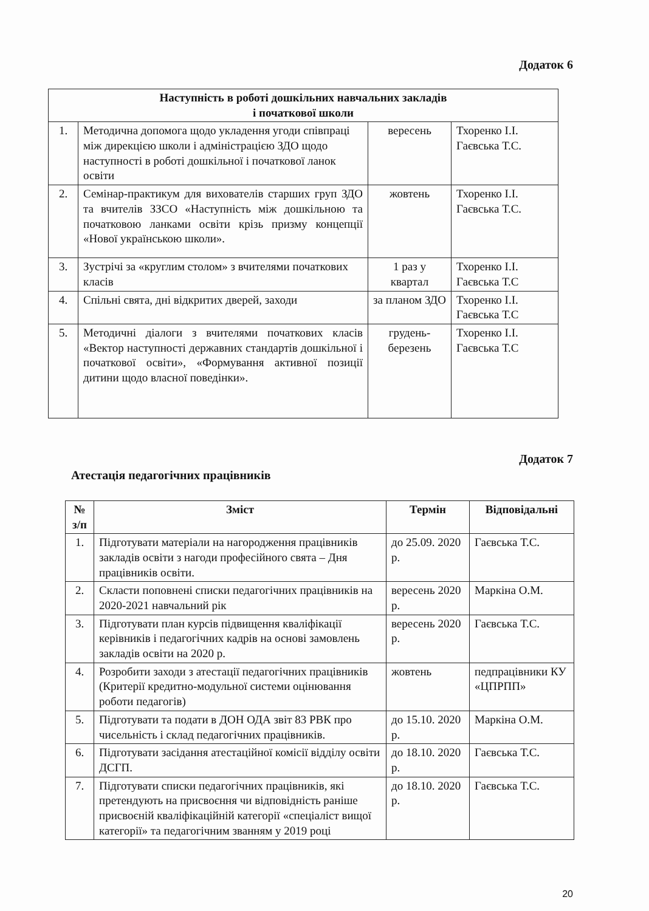Додаток 6
| Наступність в роботі дошкільних навчальних закладів і початкової школи | | | |
| --- | --- | --- | --- |
| 1. | Методична допомога щодо укладення угоди співпраці між дирекцією школи і адміністрацією ЗДО щодо наступності в роботі дошкільної і початкової ланок освіти | вересень | Тхоренко І.І. Гаєвська Т.С. |
| 2. | Семінар-практикум для вихователів старших груп ЗДО та вчителів ЗЗСО «Наступність між дошкільною та початковою ланками освіти крізь призму концепції «Нової українською школи». | жовтень | Тхоренко І.І. Гаєвська Т.С. |
| 3. | Зустрічі за «круглим столом» з вчителями початкових класів | 1 раз у квартал | Тхоренко І.І. Гаєвська Т.С |
| 4. | Спільні свята, дні відкритих дверей, заходи | за планом ЗДО | Тхоренко І.І. Гаєвська Т.С |
| 5. | Методичні діалоги з вчителями початкових класів «Вектор наступності державних стандартів дошкільної і початкової освіти», «Формування активної позиції дитини щодо власної поведінки». | грудень-березень | Тхоренко І.І. Гаєвська Т.С |
Додаток 7
Атестація педагогічних працівників
| № з/п | Зміст | Термін | Відповідальні |
| --- | --- | --- | --- |
| 1. | Підготувати матеріали на нагородження працівників закладів освіти з нагоди професійного свята – Дня працівників освіти. | до 25.09. 2020 р. | Гаєвська Т.С. |
| 2. | Скласти поповнені списки педагогічних працівників на 2020-2021 навчальний рік | вересень 2020 р. | Маркіна О.М. |
| 3. | Підготувати план курсів підвищення кваліфікації керівників і педагогічних кадрів на основі замовлень закладів освіти на 2020 р. | вересень 2020 р. | Гаєвська Т.С. |
| 4. | Розробити заходи з атестації педагогічних працівників (Критерії кредитно-модульної системи оцінювання роботи педагогів) | жовтень | педпрацівники КУ «ЦПРПП» |
| 5. | Підготувати та подати в ДОН ОДА звіт 83 РВК про чисельність і склад педагогічних працівників. | до 15.10. 2020 р. | Маркіна О.М. |
| 6. | Підготувати засідання атестаційної комісії відділу освіти ДСГП. | до 18.10. 2020 р. | Гаєвська Т.С. |
| 7. | Підготувати списки педагогічних працівників, які претендують на присвоєння чи відповідність раніше присвоєній кваліфікаційній категорії «спеціаліст вищої категорії» та педагогічним званням у 2019 році | до 18.10. 2020 р. | Гаєвська Т.С. |
20